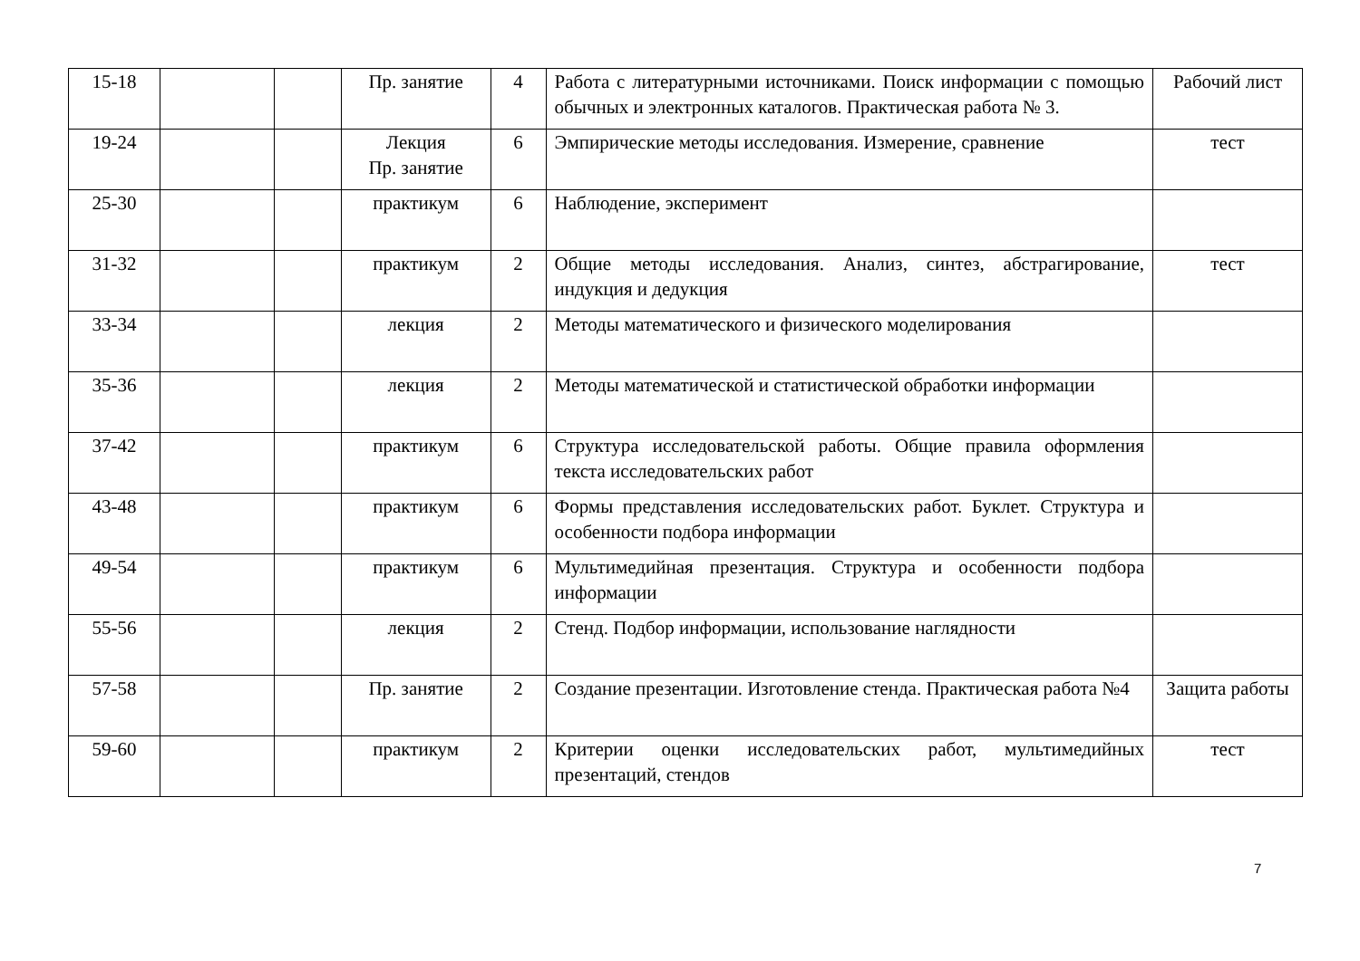| 15-18 | | | Пр. занятие | 4 | Работа с литературными источниками. Поиск информации с помощью обычных и электронных каталогов. Практическая работа № 3. | Рабочий лист |
| 19-24 | | | Лекция Пр. занятие | 6 | Эмпирические методы исследования. Измерение, сравнение | тест |
| 25-30 | | | практикум | 6 | Наблюдение, эксперимент | |
| 31-32 | | | практикум | 2 | Общие методы исследования. Анализ, синтез, абстрагирование, индукция и дедукция | тест |
| 33-34 | | | лекция | 2 | Методы математического и физического моделирования | |
| 35-36 | | | лекция | 2 | Методы математической и статистической обработки информации | |
| 37-42 | | | практикум | 6 | Структура исследовательской работы. Общие правила оформления текста исследовательских работ | |
| 43-48 | | | практикум | 6 | Формы представления исследовательских работ. Буклет. Структура и особенности подбора информации | |
| 49-54 | | | практикум | 6 | Мультимедийная презентация. Структура и особенности подбора информации | |
| 55-56 | | | лекция | 2 | Стенд. Подбор информации, использование наглядности | |
| 57-58 | | | Пр. занятие | 2 | Создание презентации. Изготовление стенда. Практическая работа №4 | Защита работы |
| 59-60 | | | практикум | 2 | Критерии оценки исследовательских работ, мультимедийных презентаций, стендов | тест |
7